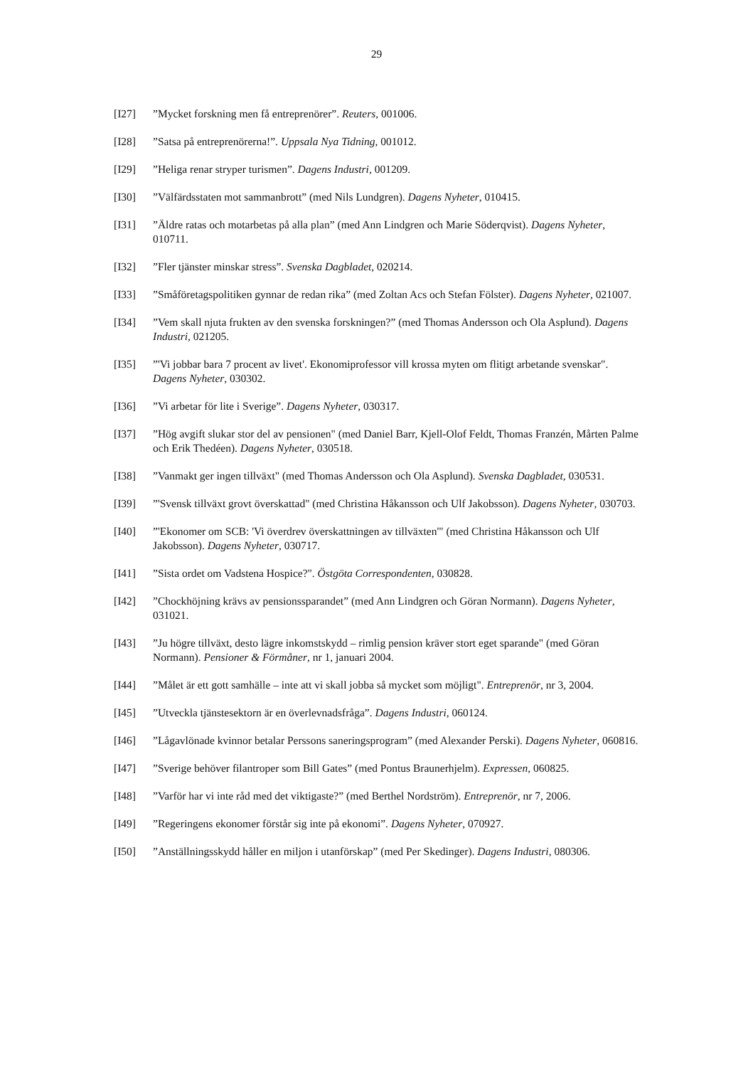29
[I27] ”Mycket forskning men få entreprenörer”. Reuters, 001006.
[I28] ”Satsa på entreprenörerna!”. Uppsala Nya Tidning, 001012.
[I29] ”Heliga renar stryper turismen”. Dagens Industri, 001209.
[I30] ”Välfärdsstaten mot sammanbrott” (med Nils Lundgren). Dagens Nyheter, 010415.
[I31] ”Äldre ratas och motarbetas på alla plan” (med Ann Lindgren och Marie Söderqvist). Dagens Nyheter, 010711.
[I32] ”Fler tjänster minskar stress”. Svenska Dagbladet, 020214.
[I33] ”Småföretagspolitiken gynnar de redan rika” (med Zoltan Acs och Stefan Fölster). Dagens Nyheter, 021007.
[I34] ”Vem skall njuta frukten av den svenska forskningen?” (med Thomas Andersson och Ola Asplund). Dagens Industri, 021205.
[I35] ”'Vi jobbar bara 7 procent av livet'. Ekonomiprofessor vill krossa myten om flitigt arbetande svenskar". Dagens Nyheter, 030302.
[I36] ”Vi arbetar för lite i Sverige”. Dagens Nyheter, 030317.
[I37] ”Hög avgift slukar stor del av pensionen" (med Daniel Barr, Kjell-Olof Feldt, Thomas Franzén, Mårten Palme och Erik Thedéen). Dagens Nyheter, 030518.
[I38] ”Vanmakt ger ingen tillväxt" (med Thomas Andersson och Ola Asplund). Svenska Dagbladet, 030531.
[I39] ”'Svensk tillväxt grovt överskattad" (med Christina Håkansson och Ulf Jakobsson). Dagens Nyheter, 030703.
[I40] ”'Ekonomer om SCB: 'Vi överdrev överskattningen av tillväxten'" (med Christina Håkansson och Ulf Jakobsson). Dagens Nyheter, 030717.
[I41] ”Sista ordet om Vadstena Hospice?". Östgöta Correspondenten, 030828.
[I42] ”Chockhöjning krävs av pensionssparandet” (med Ann Lindgren och Göran Normann). Dagens Nyheter, 031021.
[I43] ”Ju högre tillväxt, desto lägre inkomstskydd – rimlig pension kräver stort eget sparande" (med Göran Normann). Pensioner & Förmåner, nr 1, januari 2004.
[I44] ”Målet är ett gott samhälle – inte att vi skall jobba så mycket som möjligt". Entreprenör, nr 3, 2004.
[I45] ”Utveckla tjänstesektorn är en överlevnadsfråga”. Dagens Industri, 060124.
[I46] ”Lågavlönade kvinnor betalar Perssons saneringsprogram” (med Alexander Perski). Dagens Nyheter, 060816.
[I47] ”Sverige behöver filantroper som Bill Gates” (med Pontus Braunerhjelm). Expressen, 060825.
[I48] ”Varför har vi inte råd med det viktigaste?” (med Berthel Nordström). Entreprenör, nr 7, 2006.
[I49] ”Regeringens ekonomer förstår sig inte på ekonomi”. Dagens Nyheter, 070927.
[I50] ”Anställningsskydd håller en miljon i utanförskap” (med Per Skedinger). Dagens Industri, 080306.